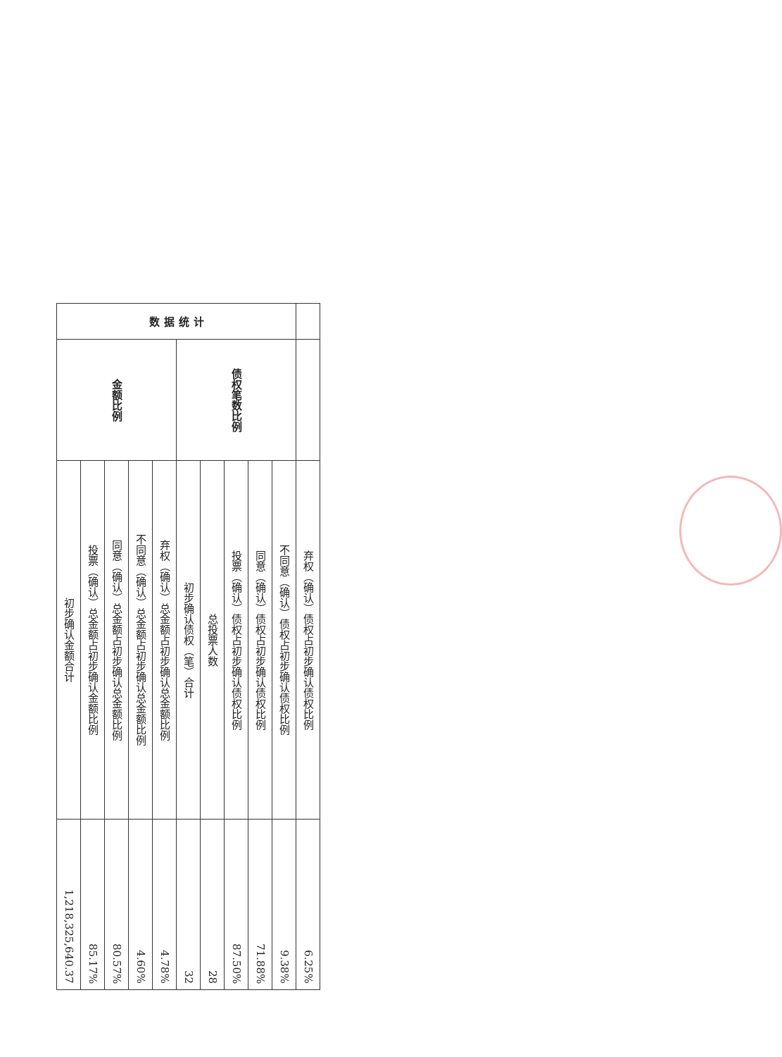| 数 据 统 计 | 金额比例 | 初步确认金额合计 | 1,218,325,640.37 |
| | | 投票（确认）总金额占初步确认金额比例 | 85.17% |
| | | 同意（确认）总金额占初步确认总金额比例 | 80.57% |
| | | 不同意（确认）总金额占初步确认总金额比例 | 4.60% |
| | | 弃权（确认）总金额占初步确认总金额比例 | 4.78% |
| | 债权笔数比例 | 初步确认债权（笔）合计 | 32 |
| | | 总投票人数 | 28 |
| | | 投票（确认）债权占初步确认债权比例 | 87.50% |
| | | 同意（确认）债权占初步确认债权比例 | 71.88% |
| | | 不同意（确认）债权占初步确认债权比例 | 9.38% |
| | | 弃权（确认）债权占初步确认债权比例 | 6.25% |